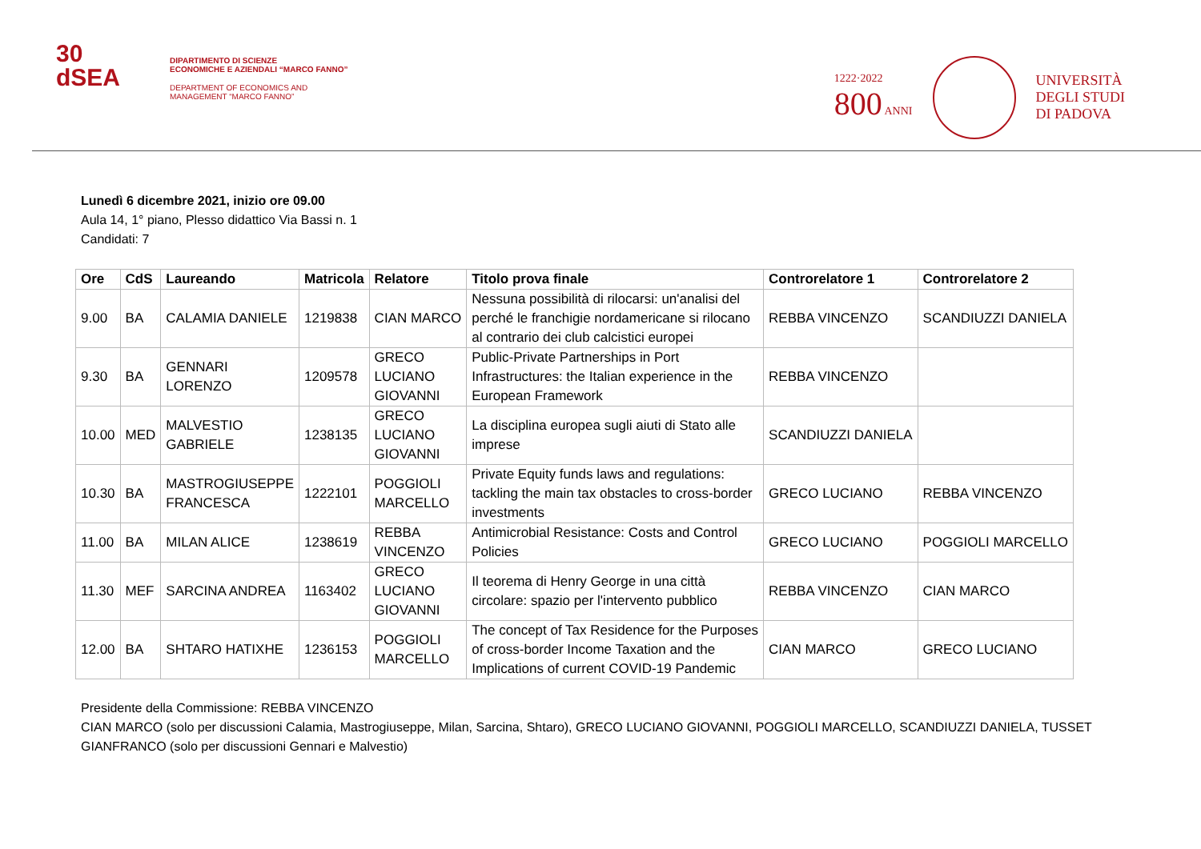30
dSEA
DIPARTIMENTO DI SCIENZE
ECONOMICHE E AZIENDALI “MARCO FANNO”
DEPARTMENT OF ECONOMICS AND
MANAGEMENT “MARCO FANNO”
1222·2022
800 ANNI
UNIVERSITÀ
DEGLI STUDI
DI PADOVA
Lunedì 6 dicembre 2021, inizio ore 09.00
Aula 14, 1° piano, Plesso didattico Via Bassi n. 1
Candidati: 7
| Ore | CdS | Laureando | Matricola | Relatore | Titolo prova finale | Controrelatore 1 | Controrelatore 2 |
| --- | --- | --- | --- | --- | --- | --- | --- |
| 9.00 | BA | CALAMIA DANIELE | 1219838 | CIAN MARCO | Nessuna possibilità di rilocarsi: un'analisi del perché le franchigie nordamericane si rilocano al contrario dei club calcistici europei | REBBA VINCENZO | SCANDIUZZI DANIELA |
| 9.30 | BA | GENNARI LORENZO | 1209578 | GRECO LUCIANO GIOVANNI | Public-Private Partnerships in Port Infrastructures: the Italian experience in the European Framework | REBBA VINCENZO | |
| 10.00 | MED | MALVESTIO GABRIELE | 1238135 | GRECO LUCIANO GIOVANNI | La disciplina europea sugli aiuti di Stato alle imprese | SCANDIUZZI DANIELA | |
| 10.30 | BA | MASTROGIUSEPPE FRANCESCA | 1222101 | POGGIOLI MARCELLO | Private Equity funds laws and regulations: tackling the main tax obstacles to cross-border investments | GRECO LUCIANO | REBBA VINCENZO |
| 11.00 | BA | MILAN ALICE | 1238619 | REBBA VINCENZO | Antimicrobial Resistance: Costs and Control Policies | GRECO LUCIANO | POGGIOLI MARCELLO |
| 11.30 | MEF | SARCINA ANDREA | 1163402 | GRECO LUCIANO GIOVANNI | Il teorema di Henry George in una città circolare: spazio per l'intervento pubblico | REBBA VINCENZO | CIAN MARCO |
| 12.00 | BA | SHTARO HATIXHE | 1236153 | POGGIOLI MARCELLO | The concept of Tax Residence for the Purposes of cross-border Income Taxation and the Implications of current COVID-19 Pandemic | CIAN MARCO | GRECO LUCIANO |
Presidente della Commissione: REBBA VINCENZO
CIAN MARCO (solo per discussioni Calamia, Mastrogiuseppe, Milan, Sarcina, Shtaro), GRECO LUCIANO GIOVANNI, POGGIOLI MARCELLO, SCANDIUZZI DANIELA, TUSSET GIANFRANCO (solo per discussioni Gennari e Malvestio)